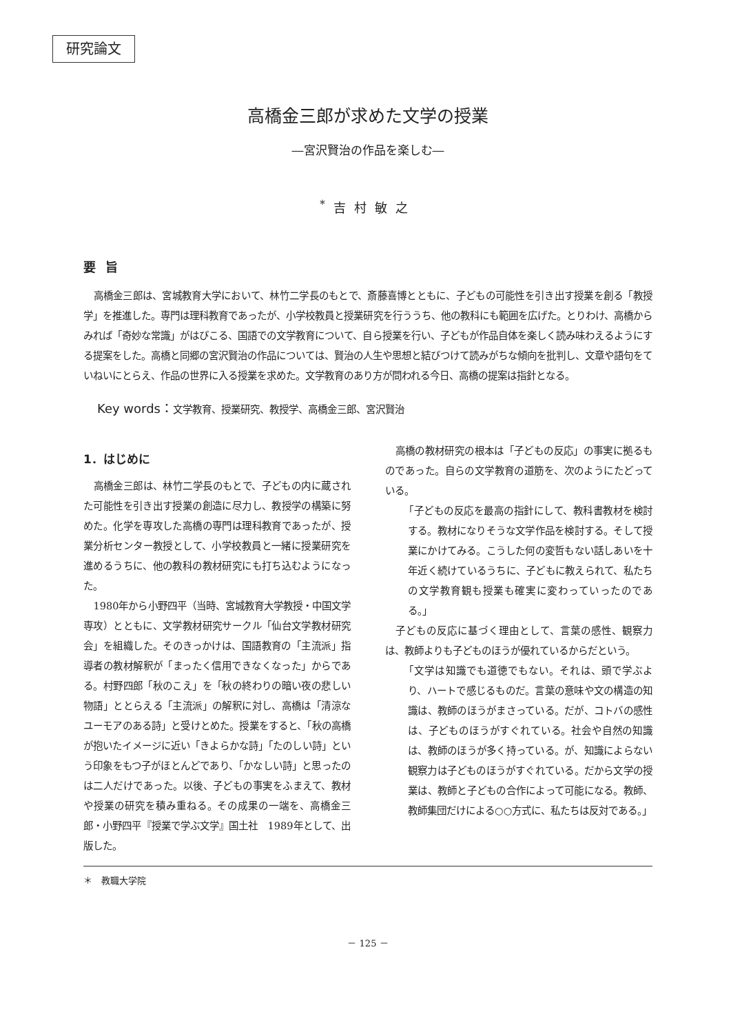研究論文
高橋金三郎が求めた文学の授業
―宮沢賢治の作品を楽しむ―
<sup>*</sup> 吉村敏之
要旨
高橋金三郎は、宮城教育大学において、林竹二学長のもとで、斎藤喜博とともに、子どもの可能性を引き出す授業を創る「教授学」を推進した。専門は理科教育であったが、小学校教員と授業研究を行ううち、他の教科にも範囲を広げた。とりわけ、高橋からみれば「奇妙な常識」がはびこる、国語での文学教育について、自ら授業を行い、子どもが作品自体を楽しく読み味わえるようにする提案をした。高橋と同郷の宮沢賢治の作品については、賢治の人生や思想と結びつけて読みがちな傾向を批判し、文章や語句をていねいにとらえ、作品の世界に入る授業を求めた。文学教育のあり方が問われる今日、高橋の提案は指針となる。
Key words：文学教育、授業研究、教授学、高橋金三郎、宮沢賢治
1．はじめに
高橋金三郎は、林竹二学長のもとで、子どもの内に蔵された可能性を引き出す授業の創造に尽力し、教授学の構築に努めた。化学を専攻した高橋の専門は理科教育であったが、授業分析センター教授として、小学校教員と一緒に授業研究を進めるうちに、他の教科の教材研究にも打ち込むようになった。
1980年から小野四平（当時、宮城教育大学教授・中国文学専攻）とともに、文学教材研究サークル「仙台文学教材研究会」を組織した。そのきっかけは、国語教育の「主流派」指導者の教材解釈が「まったく信用できなくなった」からである。村野四郎「秋のこえ」を「秋の終わりの暗い夜の悲しい物語」ととらえる「主流派」の解釈に対し、高橋は「清涼なユーモアのある詩」と受けとめた。授業をすると、「秋の高橋が抱いたイメージに近い「きよらかな詩」「たのしい詩」という印象をもつ子がほとんどであり、「かなしい詩」と思ったのは二人だけであった。以後、子どもの事実をふまえて、教材や授業の研究を積み重ねる。その成果の一端を、高橋金三郎・小野四平『授業で学ぶ文学』国土社　1989年として、出版した。
高橋の教材研究の根本は「子どもの反応」の事実に拠るものであった。自らの文学教育の道筋を、次のようにたどっている。
「子どもの反応を最高の指針にして、教科書教材を検討する。教材になりそうな文学作品を検討する。そして授業にかけてみる。こうした何の変哲もない話しあいを十年近く続けているうちに、子どもに教えられて、私たちの文学教育観も授業も確実に変わっていったのである。」
子どもの反応に基づく理由として、言葉の感性、観察力は、教師よりも子どものほうが優れているからだという。
「文学は知識でも道徳でもない。それは、頭で学ぶより、ハートで感じるものだ。言葉の意味や文の構造の知識は、教師のほうがまさっている。だが、コトバの感性は、子どものほうがすぐれている。社会や自然の知識は、教師のほうが多く持っている。が、知識によらない観察力は子どものほうがすぐれている。だから文学の授業は、教師と子どもの合作によって可能になる。教師、教師集団だけによる○○方式に、私たちは反対である。」
＊　教職大学院
－ 125 －